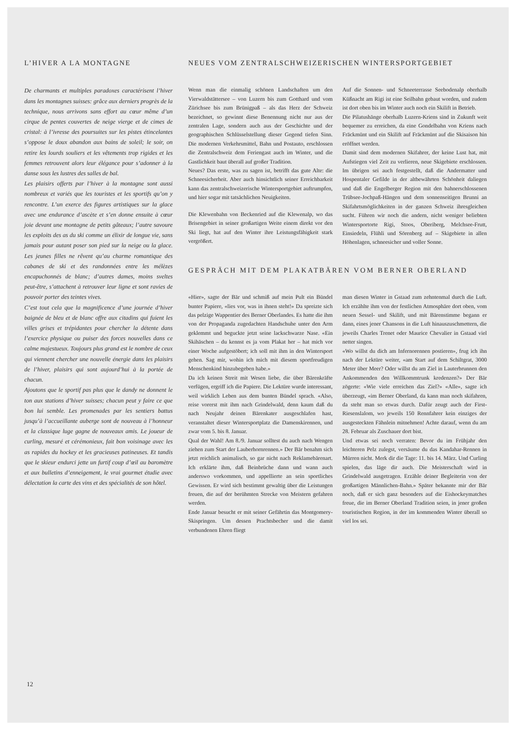L’HIVER A LA MONTAGNE
De charmants et multiples paradoxes caractérisent l’hiver dans les montagnes suisses: grâce aux derniers progrès de la technique, nous arrivons sans effort au cœur même d’un cirque de pentes couvertes de neige vierge et de cimes de cristal: à l’ivresse des poursuites sur les pistes étincelantes s’oppose le doux abandon aux bains de soleil; le soir, on retire les lourds souliers et les vêtements trop rigides et les femmes retrouvent alors leur élégance pour s’adonner à la danse sous les lustres des salles de bal.
Les plaisirs offerts par l’hiver à la montagne sont aussi nombreux et variés que les touristes et les sportifs qu’on y rencontre. L’un exerce des figures artistiques sur la glace avec une endurance d’ascète et s’en donne ensuite à cœur joie devant une montagne de petits gâteaux; l’autre savoure les exploits des as du ski comme un élixir de longue vie, sans jamais pour autant poser son pied sur la neige ou la glace. Les jeunes filles ne rêvent qu’au charme romantique des cabanes de ski et des randonnées entre les mélèzes encapuchonnés de blanc; d’autres dames, moins sveltes peut-être, s’attachent à retrouver leur ligne et sont ravies de pouvoir porter des teintes vives.
C’est tout cela que la magnificence d’une journée d’hiver baignée de bleu et de blanc offre aux citadins qui fuient les villes grises et trépidantes pour chercher la détente dans l’exercice physique ou puiser des forces nouvelles dans ce calme majestueux. Toujours plus grand est le nombre de ceux qui viennent chercher une nouvelle énergie dans les plaisirs de l’hiver, plaisirs qui sont aujourd’hui à la portée de chacun.
Ajoutons que le sportif pas plus que le dandy ne donnent le ton aux stations d’hiver suisses; chacun peut y faire ce que bon lui semble. Les promenades par les sentiers battus jusqu’à l’accueillante auberge sont de nouveau à l’honneur et la classique luge gagne de nouveaux amis. Le joueur de curling, mesuré et cérémonieux, fait bon voisinage avec les as rapides du hockey et les gracieuses patineuses. Et tandis que le skieur endurci jette un furtif coup d’œil au baromètre et aux bulletins d’enneigement, le vrai gourmet étudie avec délectation la carte des vins et des spécialités de son hôtel.
NEUES VOM ZENTRALSCHWEIZERISCHEN WINTERSPORTGEBIET
Wenn man die einmalig schönen Landschaften um den Vierwaldstättersee – von Luzern bis zum Gotthard und vom Zürichsee bis zum Brünigpaß – als das Herz der Schweiz bezeichnet, so gewinnt diese Benennung nicht nur aus der zentralen Lage, sondern auch aus der Geschichte und der geographischen Schlüsselstellung dieser Gegend tiefen Sinn. Die modernen Verkehrsmittel, Bahn und Postauto, erschlossen die Zentralschweiz dem Feriengast auch im Winter, und die Gastlichkeit baut überall auf großer Tradition.
Neues? Das erste, was zu sagen ist, betrifft das gute Alte: die Schneesicherheit. Aber auch hinsichtlich seiner Erreichbarkeit kann das zentralschweizerische Wintersportgebiet auftrumpfen, und hier sogar mit tatsächlichen Neuigkeiten.
Die Klewenbahn von Beckenried auf die Klewenalp, wo das Brisengebiet in seiner großartigen Weite einem direkt vor den Ski liegt, hat auf den Winter ihre Leistungsfähigkeit stark vergrößert.
Auf die Sonnen- und Schneeterrasse Seebodenalp oberhalb Küßnacht am Rigi ist eine Seilbahn gebaut worden, und zudem ist dort oben bis im Winter auch noch ein Skilift in Betrieb.
Die Pilatushänge oberhalb Luzern-Kriens sind in Zukunft weit bequemer zu erreichen, da eine Gondelbahn von Kriens nach Fräckmünt und ein Skilift auf Fräckmünt auf die Skisaison hin eröffnet werden.
Damit sind dem modernen Skifahrer, der keine Lust hat, mit Aufstiegen viel Zeit zu verlieren, neue Skigebiete erschlossen. Im übrigen sei auch festgestellt, daß die Andermatter und Hospentaler Gefilde in der altbewährten Schönheit daliegen und daß die Engelberger Region mit den bahnerschlossenen Trübsee-Jochpaß-Hängen und dem sonnenseitigen Brunni an Skifahrtsmöglichkeiten in der ganzen Schweiz ihresgleichen sucht. Führen wir noch die andern, nicht weniger beliebten Wintersportorte Rigi, Stoos, Oberiberg, Melchsee-Frutt, Einsiedeln, Flühli und Sörenberg auf – Skigebiete in allen Höhenlagen, schneesicher und voller Sonne.
GESPRÄCH MIT DEM PLAKATBÄREN VOM BERNER OBERLAND
«Hier», sagte der Bär und schmiß auf mein Pult ein Bündel bunter Papiere, «lies vor, was in ihnen steht!» Da spreizte sich das pelzige Wappentier des Berner Oberlandes. Es hatte die ihm von der Propaganda zugedachten Handschuhe unter den Arm geklemmt und beguckte jetzt seine lackschwarze Nase. «Ein Skihäschen – du kennst es ja vom Plakat her – hat mich vor einer Woche aufgestöbert; ich soll mit ihm in den Wintersport gehen. Sag mir, wohin ich mich mit diesem sportfreudigen Menschenkind hinzubegeben habe.»
Da ich keinen Streit mit Wesen liebe, die über Bärenkräfte verfügen, ergriff ich die Papiere. Die Lektüre wurde interessant, weil wirklich Leben aus dem bunten Bündel sprach. «Also, reise vorerst mit ihm nach Grindelwald, denn kaum daß du nach Neujahr deinen Bärenkater ausgeschlafen hast, veranstaltet dieser Wintersportplatz die Damenskirennen, und zwar vom 5. bis 8. Januar.
Qual der Wahl! Am 8./9. Januar solltest du auch nach Wengen ziehen zum Start der Lauberhornrennen.» Der Bär benahm sich jetzt reichlich animalisch, so gar nicht nach Reklamebärenart. Ich erklärte ihm, daß Beinbrüche dann und wann auch anderswo vorkommen, und appellierte an sein sportliches Gewissen. Er wird sich bestimmt gewaltig über die Leistungen freuen, die auf der berühmten Strecke von Meistern gefahren werden.
Ende Januar besucht er mit seiner Gefährtin das Montgomery-Skispringen. Um dessen Prachtsbecher und die damit verbundenen Ehren fliegt
man diesen Winter in Gstaad zum zehntenmal durch die Luft. Ich erzählte ihm von der festlichen Atmosphäre dort oben, vom neuen Sessel- und Skilift, und mit Bärenstimme begann er dann, eines jener Chansons in die Luft hinauszuschmettern, die jeweils Charles Trenet oder Maurice Chevalier in Gstaad viel netter singen.
«Wo willst du dich am Infernorennen postieren», frug ich ihn nach der Lektüre weiter, «am Start auf dem Schiltgrat, 3000 Meter über Meer? Oder willst du am Ziel in Lauterbrunnen den Ankommenden den Willkommtrunk kredenzen?» Der Bär zögerte: «Wie viele erreichen das Ziel?» «Alle», sagte ich überzeugt, «im Berner Oberland, da kann man noch skifahren, da steht man so etwas durch. Dafür zeugt auch der First-Riesenslalom, wo jeweils 150 Rennfahrer kein einziges der ausgesteckten Fähnlein mitnehmen! Achte darauf, wenn du am 28. Februar als Zuschauer dort bist.
Und etwas sei noch verraten: Bevor du im Frühjahr den leichteren Pelz zulegst, versäume du das Kandahar-Rennen in Mürren nicht. Merk dir die Tage: 11. bis 14. März. Und Curling spielen, das läge dir auch. Die Meisterschaft wird in Grindelwald ausgetragen. Erzähle deiner Begleiterin von der großartigen Männlichen-Bahn.» Später bekannte mir der Bär noch, daß er sich ganz besonders auf die Eishockeymatches freue, die im Berner Oberland Tradition seien, in jener großen touristischen Region, in der im kommenden Winter überall so viel los sei.
12